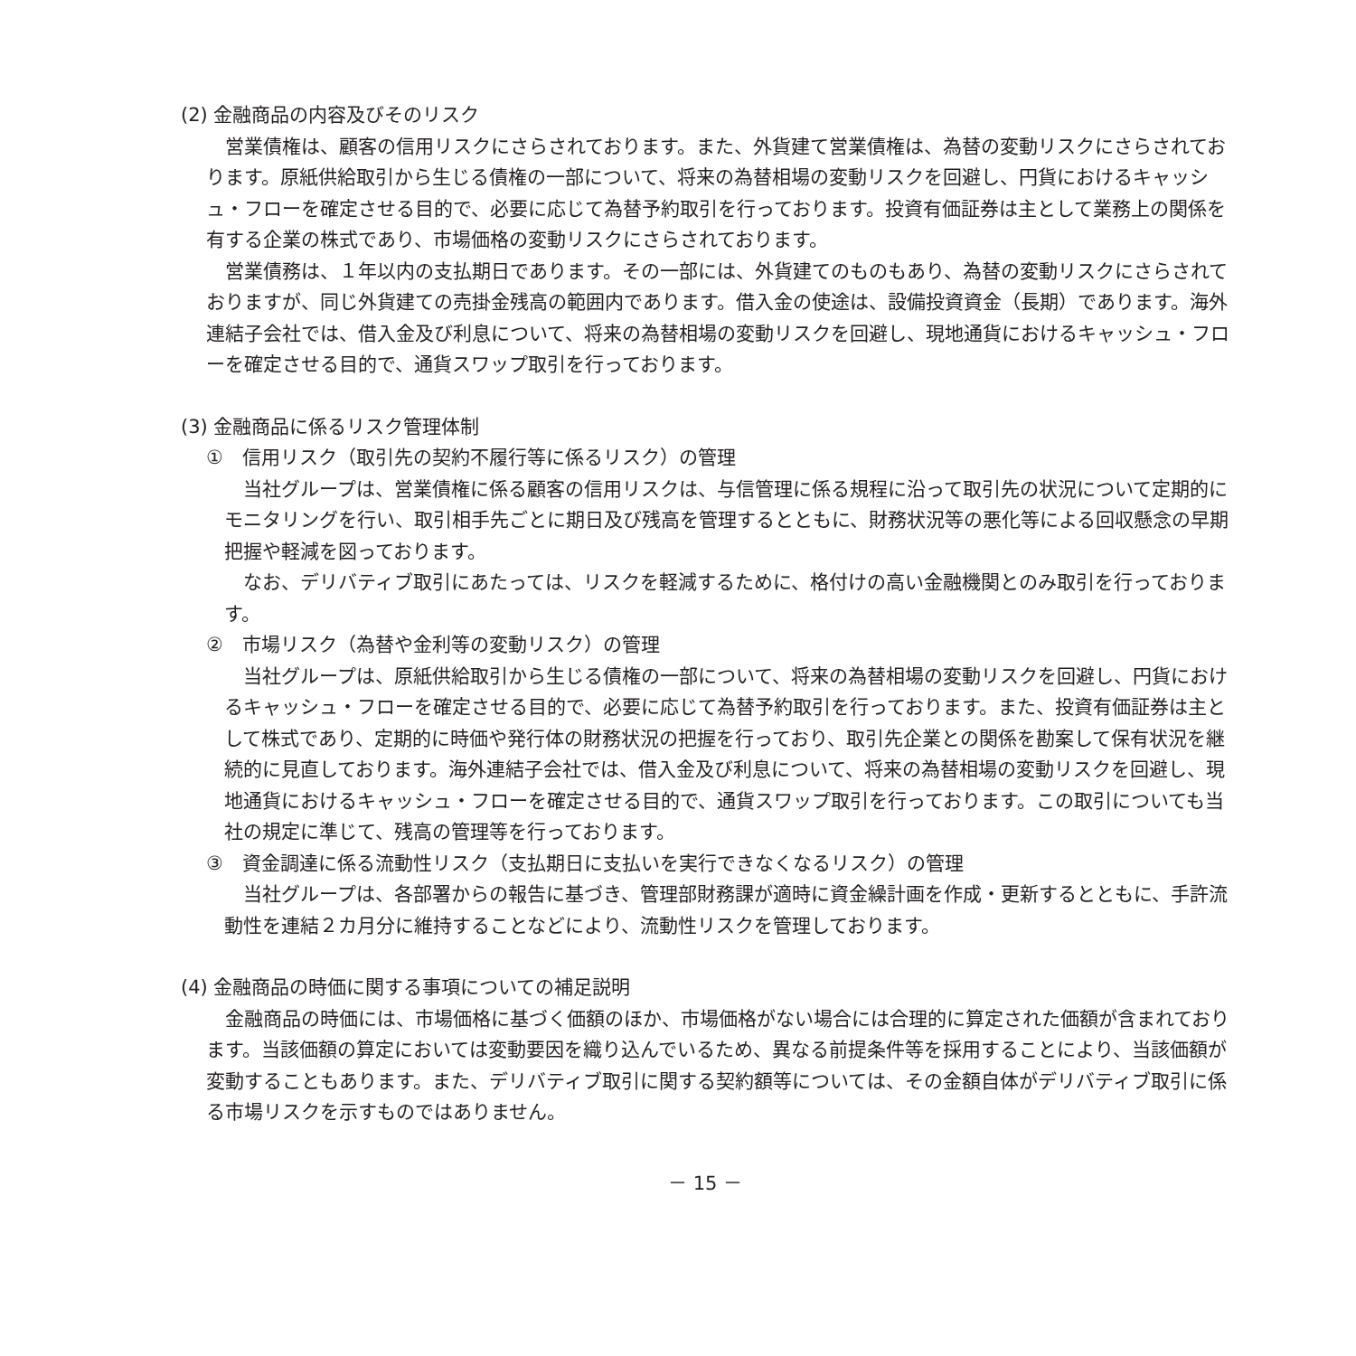(2) 金融商品の内容及びそのリスク
営業債権は、顧客の信用リスクにさらされております。また、外貨建て営業債権は、為替の変動リスクにさらされております。原紙供給取引から生じる債権の一部について、将来の為替相場の変動リスクを回避し、円貨におけるキャッシュ・フローを確定させる目的で、必要に応じて為替予約取引を行っております。投資有価証券は主として業務上の関係を有する企業の株式であり、市場価格の変動リスクにさらされております。
営業債務は、１年以内の支払期日であります。その一部には、外貨建てのものもあり、為替の変動リスクにさらされておりますが、同じ外貨建ての売掛金残高の範囲内であります。借入金の使途は、設備投資資金（長期）であります。海外連結子会社では、借入金及び利息について、将来の為替相場の変動リスクを回避し、現地通貨におけるキャッシュ・フローを確定させる目的で、通貨スワップ取引を行っております。
(3) 金融商品に係るリスク管理体制
①　信用リスク（取引先の契約不履行等に係るリスク）の管理
当社グループは、営業債権に係る顧客の信用リスクは、与信管理に係る規程に沿って取引先の状況について定期的にモニタリングを行い、取引相手先ごとに期日及び残高を管理するとともに、財務状況等の悪化等による回収懸念の早期把握や軽減を図っております。
なお、デリバティブ取引にあたっては、リスクを軽減するために、格付けの高い金融機関とのみ取引を行っております。
②　市場リスク（為替や金利等の変動リスク）の管理
当社グループは、原紙供給取引から生じる債権の一部について、将来の為替相場の変動リスクを回避し、円貨におけるキャッシュ・フローを確定させる目的で、必要に応じて為替予約取引を行っております。また、投資有価証券は主として株式であり、定期的に時価や発行体の財務状況の把握を行っており、取引先企業との関係を勘案して保有状況を継続的に見直しております。海外連結子会社では、借入金及び利息について、将来の為替相場の変動リスクを回避し、現地通貨におけるキャッシュ・フローを確定させる目的で、通貨スワップ取引を行っております。この取引についても当社の規定に準じて、残高の管理等を行っております。
③　資金調達に係る流動性リスク（支払期日に支払いを実行できなくなるリスク）の管理
当社グループは、各部署からの報告に基づき、管理部財務課が適時に資金繰計画を作成・更新するとともに、手許流動性を連結２カ月分に維持することなどにより、流動性リスクを管理しております。
(4) 金融商品の時価に関する事項についての補足説明
金融商品の時価には、市場価格に基づく価額のほか、市場価格がない場合には合理的に算定された価額が含まれております。当該価額の算定においては変動要因を織り込んでいるため、異なる前提条件等を採用することにより、当該価額が変動することもあります。また、デリバティブ取引に関する契約額等については、その金額自体がデリバティブ取引に係る市場リスクを示すものではありません。
－ 15 －